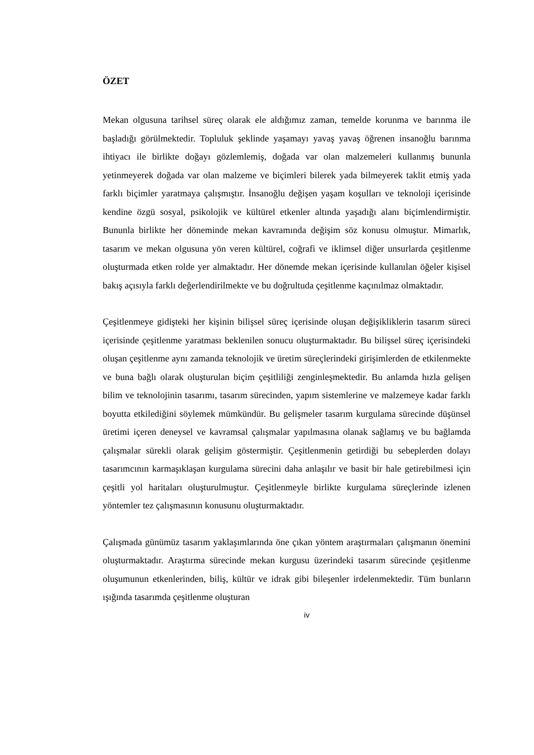ÖZET
Mekan olgusuna tarihsel süreç olarak ele aldığımız zaman, temelde korunma ve barınma ile başladığı görülmektedir. Topluluk şeklinde yaşamayı yavaş yavaş öğrenen insanoğlu barınma ihtiyacı ile birlikte doğayı gözlemlemiş, doğada var olan malzemeleri kullanmış bununla yetinmeyerek doğada var olan malzeme ve biçimleri bilerek yada bilmeyerek taklit etmiş yada farklı biçimler yaratmaya çalışmıştır. İnsanoğlu değişen yaşam koşulları ve teknoloji içerisinde kendine özgü sosyal, psikolojik ve kültürel etkenler altında yaşadığı alanı biçimlendirmiştir. Bununla birlikte her döneminde mekan kavramında değişim söz konusu olmuştur. Mimarlık, tasarım ve mekan olgusuna yön veren kültürel, coğrafi ve iklimsel diğer unsurlarda çeşitlenme oluşturmada etken rolde yer almaktadır. Her dönemde mekan içerisinde kullanılan öğeler kişisel bakış açısıyla farklı değerlendirilmekte ve bu doğrultuda çeşitlenme kaçınılmaz olmaktadır.
Çeşitlenmeye gidişteki her kişinin bilişsel süreç içerisinde oluşan değişikliklerin tasarım süreci içerisinde çeşitlenme yaratması beklenilen sonucu oluşturmaktadır. Bu bilişsel süreç içerisindeki oluşan çeşitlenme aynı zamanda teknolojik ve üretim süreçlerindeki girişimlerden de etkilenmekte ve buna bağlı olarak oluşturulan biçim çeşitliliği zenginleşmektedir. Bu anlamda hızla gelişen bilim ve teknolojinin tasarımı, tasarım sürecinden, yapım sistemlerine ve malzemeye kadar farklı boyutta etkilediğini söylemek mümkündür. Bu gelişmeler tasarım kurgulama sürecinde düşünsel üretimi içeren deneysel ve kavramsal çalışmalar yapılmasına olanak sağlamış ve bu bağlamda çalışmalar sürekli olarak gelişim göstermiştir. Çeşitlenmenin getirdiği bu sebeplerden dolayı tasarımcının karmaşıklaşan kurgulama sürecini daha anlaşılır ve basit bir hale getirebilmesi için çeşitli yol haritaları oluşturulmuştur. Çeşitlenmeyle birlikte kurgulama süreçlerinde izlenen yöntemler tez çalışmasının konusunu oluşturmaktadır.
Çalışmada günümüz tasarım yaklaşımlarında öne çıkan yöntem araştırmaları çalışmanın önemini oluşturmaktadır. Araştırma sürecinde mekan kurgusu üzerindeki tasarım sürecinde çeşitlenme oluşumunun etkenlerinden, biliş, kültür ve idrak gibi bileşenler irdelenmektedir. Tüm bunların ışığında tasarımda çeşitlenme oluşturan
iv